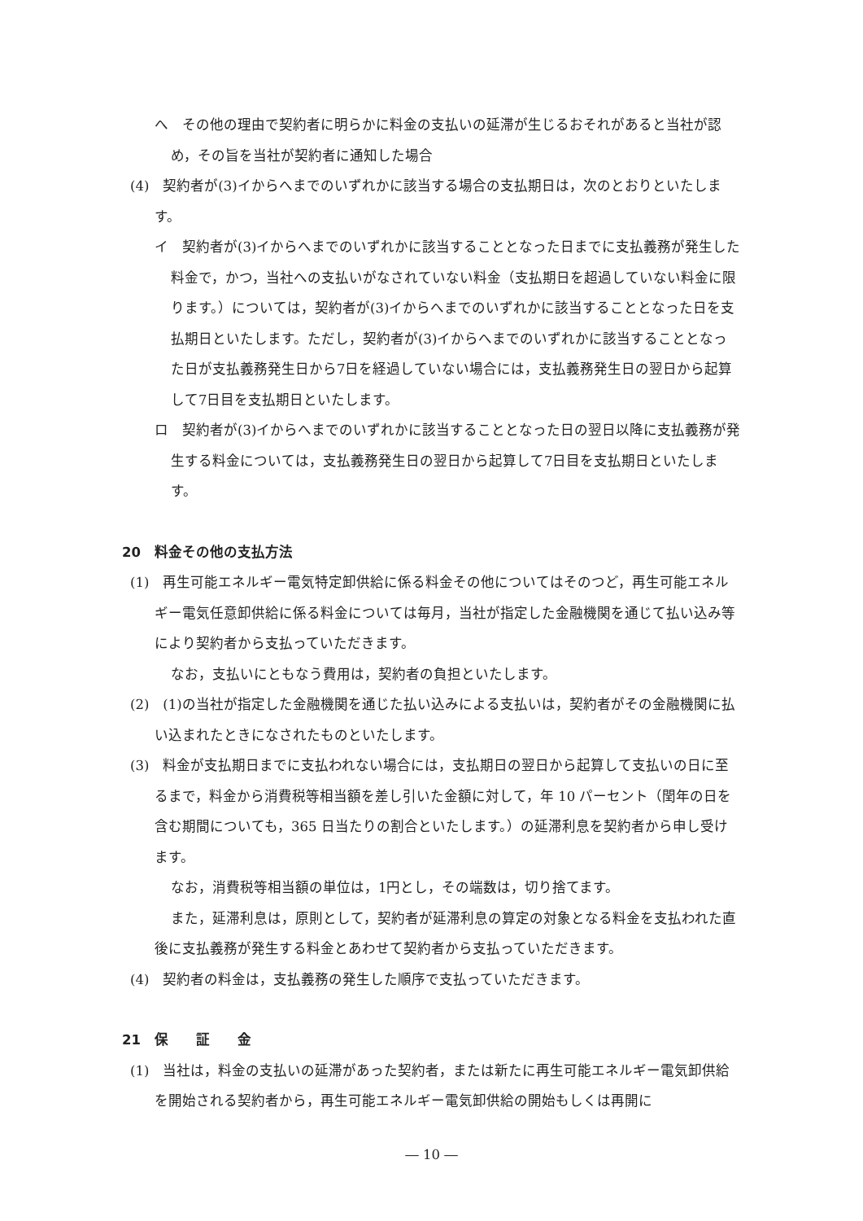へ　その他の理由で契約者に明らかに料金の支払いの延滞が生じるおそれがあると当社が認め，その旨を当社が契約者に通知した場合
(4)　契約者が(3)イからへまでのいずれかに該当する場合の支払期日は，次のとおりといたします。
イ　契約者が(3)イからへまでのいずれかに該当することとなった日までに支払義務が発生した料金で，かつ，当社への支払いがなされていない料金（支払期日を超過していない料金に限ります。）については，契約者が(3)イからへまでのいずれかに該当することとなった日を支払期日といたします。ただし，契約者が(3)イからへまでのいずれかに該当することとなった日が支払義務発生日から7日を経過していない場合には，支払義務発生日の翌日から起算して7日目を支払期日といたします。
ロ　契約者が(3)イからへまでのいずれかに該当することとなった日の翌日以降に支払義務が発生する料金については，支払義務発生日の翌日から起算して7日目を支払期日といたします。
20　料金その他の支払方法
(1)　再生可能エネルギー電気特定卸供給に係る料金その他についてはそのつど，再生可能エネルギー電気任意卸供給に係る料金については毎月，当社が指定した金融機関を通じて払い込み等により契約者から支払っていただきます。
なお，支払いにともなう費用は，契約者の負担といたします。
(2)　(1)の当社が指定した金融機関を通じた払い込みによる支払いは，契約者がその金融機関に払い込まれたときになされたものといたします。
(3)　料金が支払期日までに支払われない場合には，支払期日の翌日から起算して支払いの日に至るまで，料金から消費税等相当額を差し引いた金額に対して，年 10 パーセント（閏年の日を含む期間についても，365 日当たりの割合といたします。）の延滞利息を契約者から申し受けます。
なお，消費税等相当額の単位は，1円とし，その端数は，切り捨てます。
また，延滞利息は，原則として，契約者が延滞利息の算定の対象となる料金を支払われた直後に支払義務が発生する料金とあわせて契約者から支払っていただきます。
(4)　契約者の料金は，支払義務の発生した順序で支払っていただきます。
21　保　　証　　金
(1)　当社は，料金の支払いの延滞があった契約者，または新たに再生可能エネルギー電気卸供給を開始される契約者から，再生可能エネルギー電気卸供給の開始もしくは再開に
― 10 ―